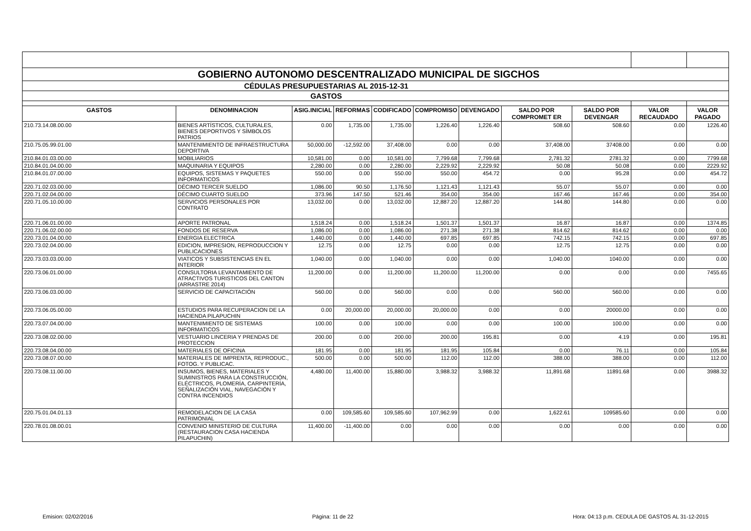| GOBIERNO AUTONOMO DESCENTRALIZADO MUNICIPAL DE SIGCHOS | | | | | | | | | | |
| CÉDULAS PRESUPUESTARIAS AL 2015-12-31 | | | | | | | | | | |
| GASTOS | | | | | | | | | | |
| GASTOS | DENOMINACION | ASIG.INICIAL | REFORMAS | CODIFICADO | COMPROMISO | DEVENGADO | SALDO POR COMPROMET ER | SALDO POR DEVENGAR | VALOR RECAUDADO | VALOR PAGADO |
| 210.73.14.08.00.00 | BIENES ARTÍSTICOS, CULTURALES, BIENES DEPORTIVOS Y SÍMBOLOS PATRIOS | 0.00 | 1,735.00 | 1,735.00 | 1,226.40 | 1,226.40 | 508.60 | 508.60 | 0.00 | 1226.40 |
| 210.75.05.99.01.00 | MANTENIMIENTO DE INFRAESTRUCTURA DEPORTIVA | 50,000.00 | -12,592.00 | 37,408.00 | 0.00 | 0.00 | 37,408.00 | 37408.00 | 0.00 | 0.00 |
| 210.84.01.03.00.00 | MOBILIARIOS | 10,581.00 | 0.00 | 10,581.00 | 7,799.68 | 7,799.68 | 2,781.32 | 2781.32 | 0.00 | 7799.68 |
| 210.84.01.04.00.00 | MAQUINARIA Y EQUIPOS | 2,280.00 | 0.00 | 2,280.00 | 2,229.92 | 2,229.92 | 50.08 | 50.08 | 0.00 | 2229.92 |
| 210.84.01.07.00.00 | EQUIPOS, SISTEMAS Y PAQUETES INFORMATICOS | 550.00 | 0.00 | 550.00 | 550.00 | 454.72 | 0.00 | 95.28 | 0.00 | 454.72 |
| 220.71.02.03.00.00 | DÉCIMO TERCER SUELDO | 1,086.00 | 90.50 | 1,176.50 | 1,121.43 | 1,121.43 | 55.07 | 55.07 | 0.00 | 0.00 |
| 220.71.02.04.00.00 | DÉCIMO CUARTO SUELDO | 373.96 | 147.50 | 521.46 | 354.00 | 354.00 | 167.46 | 167.46 | 0.00 | 354.00 |
| 220.71.05.10.00.00 | SERVICIOS PERSONALES POR CONTRATO | 13,032.00 | 0.00 | 13,032.00 | 12,887.20 | 12,887.20 | 144.80 | 144.80 | 0.00 | 0.00 |
| 220.71.06.01.00.00 | APORTE PATRONAL | 1,518.24 | 0.00 | 1,518.24 | 1,501.37 | 1,501.37 | 16.87 | 16.87 | 0.00 | 1374.85 |
| 220.71.06.02.00.00 | FONDOS DE RESERVA | 1,086.00 | 0.00 | 1,086.00 | 271.38 | 271.38 | 814.62 | 814.62 | 0.00 | 0.00 |
| 220.73.01.04.00.00 | ENERGIA ELECTRICA | 1,440.00 | 0.00 | 1,440.00 | 697.85 | 697.85 | 742.15 | 742.15 | 0.00 | 697.85 |
| 220.73.02.04.00.00 | EDICION, IMPRESION, REPRODUCCION Y PUBLICACIONES | 12.75 | 0.00 | 12.75 | 0.00 | 0.00 | 12.75 | 12.75 | 0.00 | 0.00 |
| 220.73.03.03.00.00 | VIATICOS Y SUBSISTENCIAS EN EL INTERIOR | 1,040.00 | 0.00 | 1,040.00 | 0.00 | 0.00 | 1,040.00 | 1040.00 | 0.00 | 0.00 |
| 220.73.06.01.00.00 | CONSULTORIA LEVANTAMIENTO DE ATRACTIVOS TURISTICOS DEL CANTON (ARRASTRE 2014) | 11,200.00 | 0.00 | 11,200.00 | 11,200.00 | 11,200.00 | 0.00 | 0.00 | 0.00 | 7455.65 |
| 220.73.06.03.00.00 | SERVICIO DE CAPACITACIÓN | 560.00 | 0.00 | 560.00 | 0.00 | 0.00 | 560.00 | 560.00 | 0.00 | 0.00 |
| 220.73.06.05.00.00 | ESTUDIOS PARA RECUPERACION DE LA HACIENDA PILAPUCHIN | 0.00 | 20,000.00 | 20,000.00 | 20,000.00 | 0.00 | 0.00 | 20000.00 | 0.00 | 0.00 |
| 220.73.07.04.00.00 | MANTENIMIENTO DE SISTEMAS INFORMATICOS | 100.00 | 0.00 | 100.00 | 0.00 | 0.00 | 100.00 | 100.00 | 0.00 | 0.00 |
| 220.73.08.02.00.00 | VESTUARIO LINCERIA Y PRENDAS DE PROTECCION | 200.00 | 0.00 | 200.00 | 200.00 | 195.81 | 0.00 | 4.19 | 0.00 | 195.81 |
| 220.73.08.04.00.00 | MATERIALES DE OFICINA | 181.95 | 0.00 | 181.95 | 181.95 | 105.84 | 0.00 | 76.11 | 0.00 | 105.84 |
| 220.73.08.07.00.00 | MATERIALES DE IMPRENTA, REPRODUC., FOTOG. Y PUBLICAC. | 500.00 | 0.00 | 500.00 | 112.00 | 112.00 | 388.00 | 388.00 | 0.00 | 112.00 |
| 220.73.08.11.00.00 | INSUMOS, BIENES, MATERIALES Y SUMINISTROS PARA LA CONSTRUCCIÓN, ELÉCTRICOS, PLOMERÍA, CARPINTERÍA, SEÑALIZACIÓN VIAL, NAVEGACIÓN Y CONTRA INCENDIOS | 4,480.00 | 11,400.00 | 15,880.00 | 3,988.32 | 3,988.32 | 11,891.68 | 11891.68 | 0.00 | 3988.32 |
| 220.75.01.04.01.13 | REMODELACION DE LA CASA PATRIMONIAL | 0.00 | 109,585.60 | 109,585.60 | 107,962.99 | 0.00 | 1,622.61 | 109585.60 | 0.00 | 0.00 |
| 220.78.01.08.00.01 | CONVENIO MINISTERIO DE CULTURA (RESTAURACION CASA HACIENDA PILAPUCHIN) | 11,400.00 | -11,400.00 | 0.00 | 0.00 | 0.00 | 0.00 | 0.00 | 0.00 | 0.00 |
Emision: 02/02/2016 Página: 11 de 22 Hora: 04:13 p.m. CEDULA DE GASTOS AL 31-12-2015